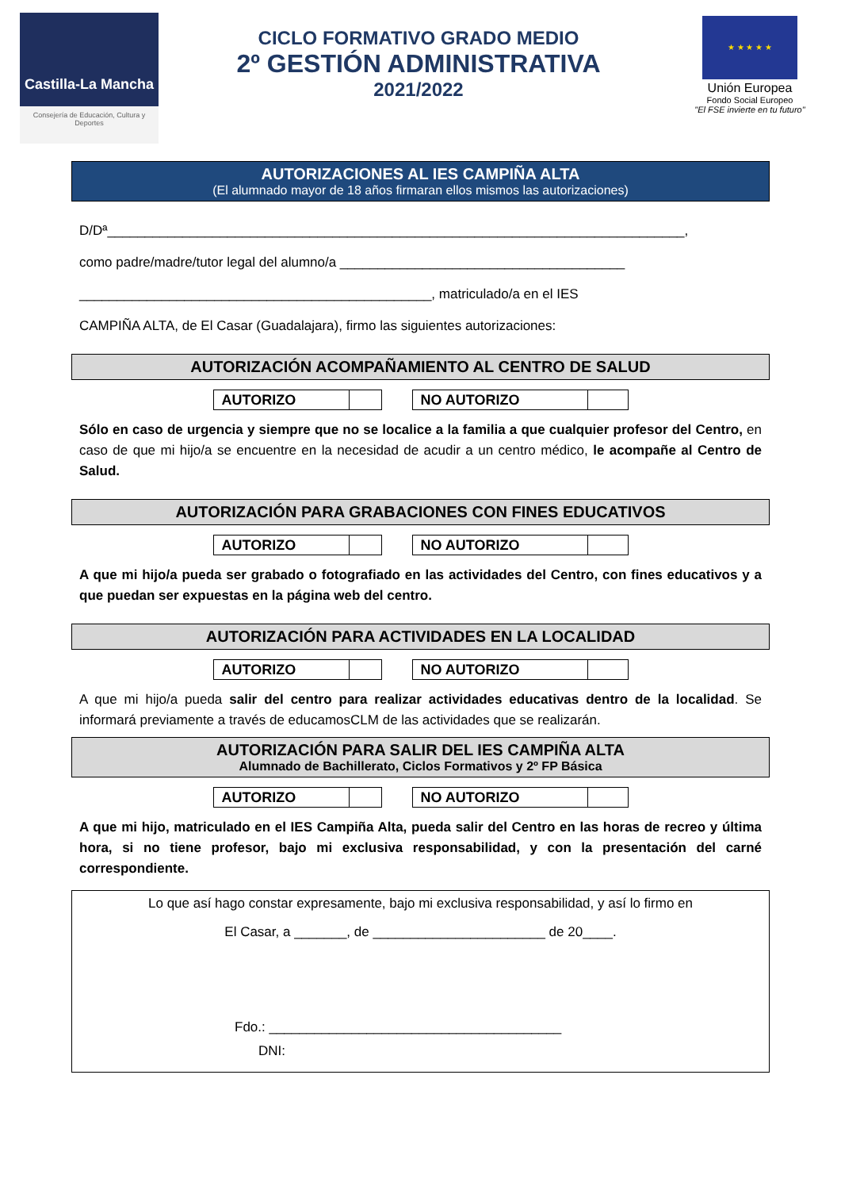Castilla-La Mancha
Consejería de Educación, Cultura y Deportes
CICLO FORMATIVO GRADO MEDIO
2º GESTIÓN ADMINISTRATIVA
2021/2022
★ ★ ★ ★ ★
Unión Europea
Fondo Social Europeo
"El FSE invierte en tu futuro"
AUTORIZACIONES AL IES CAMPIÑA ALTA
(El alumnado mayor de 18 años firmaran ellos mismos las autorizaciones)
D/Dª_____________________________________________________________________________,
como padre/madre/tutor legal del alumno/a ______________________________________
_______________________________________________, matriculado/a en el IES
CAMPIÑA ALTA, de El Casar (Guadalajara), firmo las siguientes autorizaciones:
AUTORIZACIÓN ACOMPAÑAMIENTO AL CENTRO DE SALUD
| AUTORIZO | |
| NO AUTORIZO | |
Sólo en caso de urgencia y siempre que no se localice a la familia a que cualquier profesor del Centro, en caso de que mi hijo/a se encuentre en la necesidad de acudir a un centro médico, le acompañe al Centro de Salud.
AUTORIZACIÓN PARA GRABACIONES CON FINES EDUCATIVOS
| AUTORIZO | |
| NO AUTORIZO | |
A que mi hijo/a pueda ser grabado o fotografiado en las actividades del Centro, con fines educativos y a que puedan ser expuestas en la página web del centro.
AUTORIZACIÓN PARA ACTIVIDADES EN LA LOCALIDAD
| AUTORIZO | |
| NO AUTORIZO | |
A que mi hijo/a pueda salir del centro para realizar actividades educativas dentro de la localidad. Se informará previamente a través de educamosCLM de las actividades que se realizarán.
AUTORIZACIÓN PARA SALIR DEL IES CAMPIÑA ALTA
Alumnado de Bachillerato, Ciclos Formativos y 2º FP Básica
| AUTORIZO | |
| NO AUTORIZO | |
A que mi hijo, matriculado en el IES Campiña Alta, pueda salir del Centro en las horas de recreo y última hora, si no tiene profesor, bajo mi exclusiva responsabilidad, y con la presentación del carné correspondiente.
Lo que así hago constar expresamente, bajo mi exclusiva responsabilidad, y así lo firmo en
El Casar, a _______, de _______________________ de 20____.
Fdo.: _______________________________________
DNI: